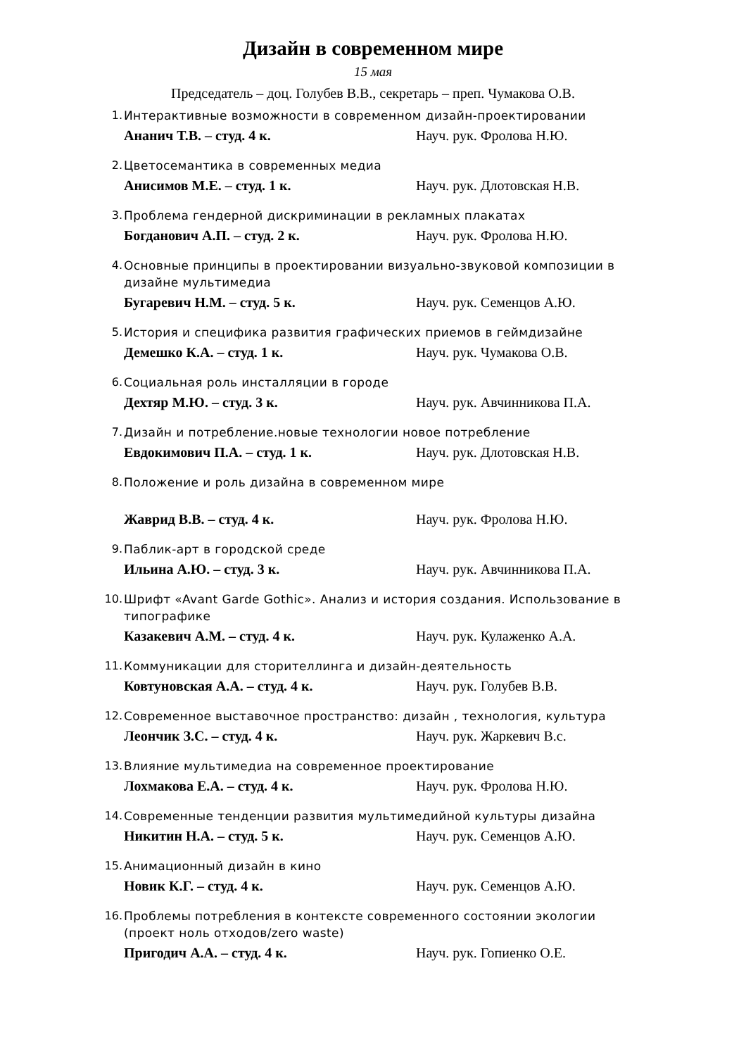Дизайн в современном мире
15 мая
Председатель – доц. Голубев В.В., секретарь – преп. Чумакова О.В.
1. Интерактивные возможности в современном дизайн-проектировании
Ананич Т.В. – студ. 4 к. Науч. рук. Фролова Н.Ю.
2. Цветосемантика в современных медиа
Анисимов М.Е. – студ. 1 к. Науч. рук. Длотовская Н.В.
3. Проблема гендерной дискриминации в рекламных плакатах
Богданович А.П. – студ. 2 к. Науч. рук. Фролова Н.Ю.
4. Основные принципы в проектировании визуально-звуковой композиции в дизайне мультимедиа
Бугаревич Н.М. – студ. 5 к. Науч. рук. Семенцов А.Ю.
5. История и специфика развития графических приемов в геймдизайне
Демешко К.А. – студ. 1 к. Науч. рук. Чумакова О.В.
6. Социальная роль инсталляции в городе
Дехтяр М.Ю. – студ. 3 к. Науч. рук. Авчинникова П.А.
7. Дизайн и потребление.новые технологии новое потребление
Евдокимович П.А. – студ. 1 к. Науч. рук. Длотовская Н.В.
8. Положение и роль дизайна в современном мире
Жаврид В.В. – студ. 4 к. Науч. рук. Фролова Н.Ю.
9. Паблик-арт в городской среде
Ильина А.Ю. – студ. 3 к. Науч. рук. Авчинникова П.А.
10. Шрифт «Avant Garde Gothic». Анализ и история создания. Использование в типографике
Казакевич А.М. – студ. 4 к. Науч. рук. Кулаженко А.А.
11. Коммуникации для сторителлинга и дизайн-деятельность
Ковтуновская А.А. – студ. 4 к. Науч. рук. Голубев В.В.
12. Современное выставочное пространство: дизайн , технология, культура
Леончик З.С. – студ. 4 к. Науч. рук. Жаркевич В.с.
13. Влияние мультимедиа на современное проектирование
Лохмакова Е.А. – студ. 4 к. Науч. рук. Фролова Н.Ю.
14. Современные тенденции развития мультимедийной культуры дизайна
Никитин Н.А. – студ. 5 к. Науч. рук. Семенцов А.Ю.
15. Анимационный дизайн в кино
Новик К.Г. – студ. 4 к. Науч. рук. Семенцов А.Ю.
16. Проблемы потребления в контексте современного состоянии экологии (проект ноль отходов/zero waste)
Пригодич А.А. – студ. 4 к. Науч. рук. Гопиенко О.Е.